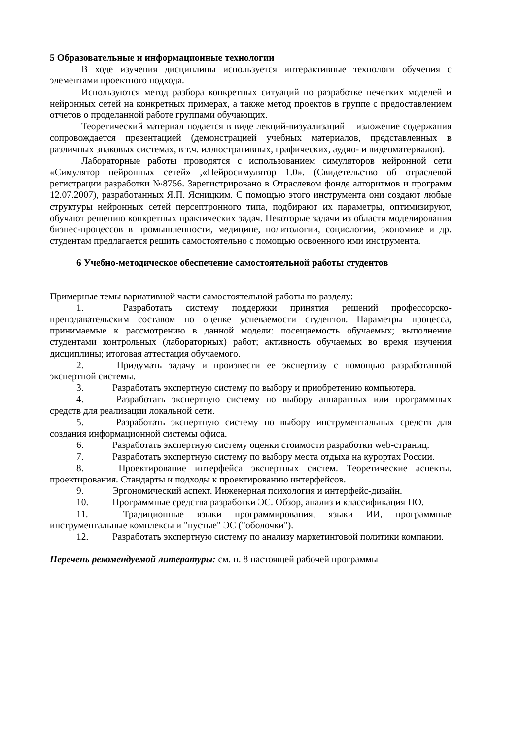5 Образовательные и информационные технологии
В ходе изучения дисциплины используется интерактивные технологи обучения с элементами проектного подхода.
Используются метод разбора конкретных ситуаций по разработке нечетких моделей и нейронных сетей на конкретных примерах, а также метод проектов в группе с предоставлением отчетов о проделанной работе группами обучающих.
Теоретический материал подается в виде лекций-визуализаций – изложение содержания сопровождается презентацией (демонстрацией учебных материалов, представленных в различных знаковых системах, в т.ч. иллюстративных, графических, аудио- и видеоматериалов).
Лабораторные работы проводятся с использованием симуляторов нейронной сети «Симулятор нейронных сетей» ,«Нейросимулятор 1.0». (Свидетельство об отраслевой регистрации разработки №8756. Зарегистрировано в Отраслевом фонде алгоритмов и программ 12.07.2007), разработанных Я.П. Ясницким. С помощью этого инструмента они создают любые структуры нейронных сетей персептронного типа, подбирают их параметры, оптимизируют, обучают решению конкретных практических задач. Некоторые задачи из области моделирования бизнес-процессов в промышленности, медицине, политологии, социологии, экономике и др. студентам предлагается решить самостоятельно с помощью освоенного ими инструмента.
6 Учебно-методическое обеспечение самостоятельной работы студентов
Примерные темы вариативной части самостоятельной работы по разделу:
1. Разработать систему поддержки принятия решений профессорско-преподавательским составом по оценке успеваемости студентов. Параметры процесса, принимаемые к рассмотрению в данной модели: посещаемость обучаемых; выполнение студентами контрольных (лабораторных) работ; активность обучаемых во время изучения дисциплины; итоговая аттестация обучаемого.
2. Придумать задачу и произвести ее экспертизу с помощью разработанной экспертной системы.
3. Разработать экспертную систему по выбору и приобретению компьютера.
4. Разработать экспертную систему по выбору аппаратных или программных средств для реализации локальной сети.
5. Разработать экспертную систему по выбору инструментальных средств для создания информационной системы офиса.
6. Разработать экспертную систему оценки стоимости разработки web-страниц.
7. Разработать экспертную систему по выбору места отдыха на курортах России.
8. Проектирование интерфейса экспертных систем. Теоретические аспекты. проектирования. Стандарты и подходы к проектированию интерфейсов.
9. Эргономический аспект. Инженерная психология и интерфейс-дизайн.
10. Программные средства разработки ЭС. Обзор, анализ и классификация ПО.
11. Традиционные языки программирования, языки ИИ, программные инструментальные комплексы и "пустые" ЭС ("оболочки").
12. Разработать экспертную систему по анализу маркетинговой политики компании.
Перечень рекомендуемой литературы: см. п. 8 настоящей рабочей программы